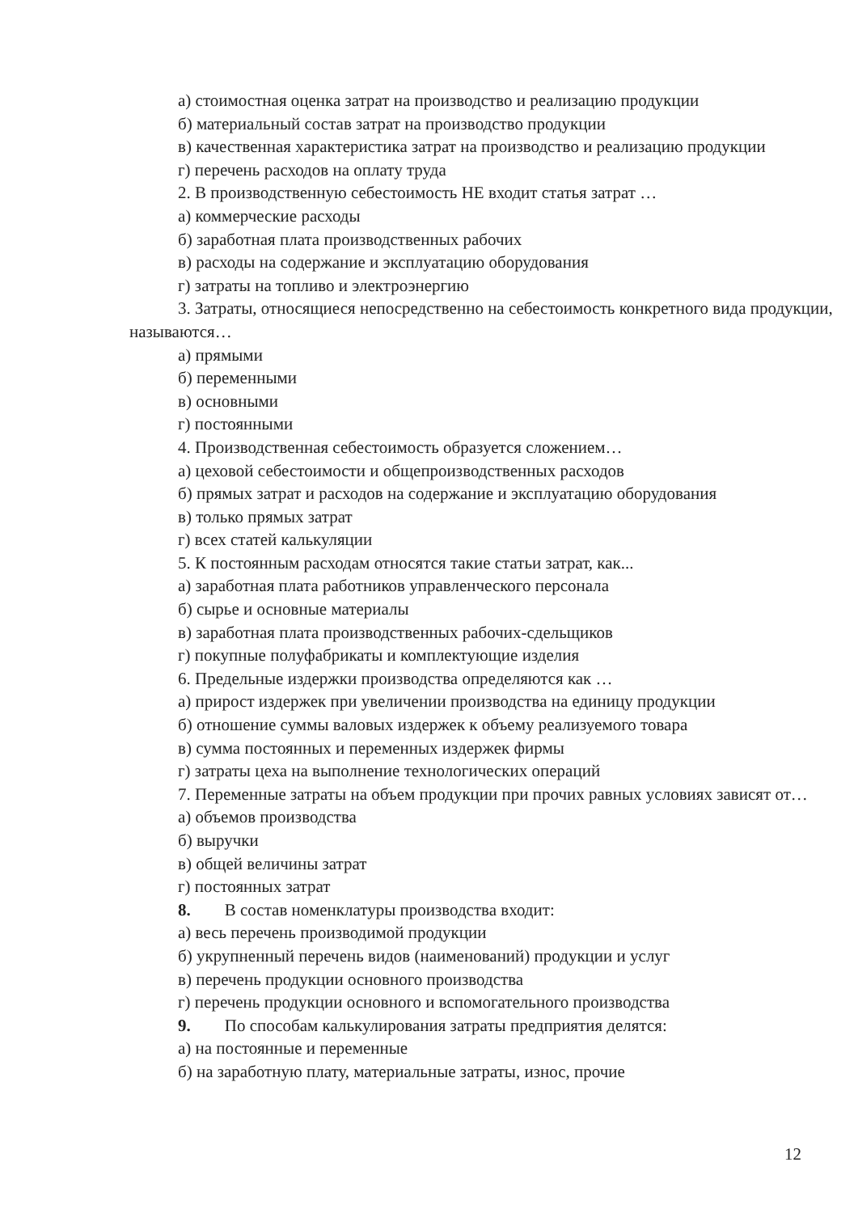а) стоимостная оценка затрат на производство и реализацию продукции
б) материальный состав затрат на производство продукции
в) качественная характеристика затрат на производство и реализацию продукции
г) перечень расходов на оплату труда
2. В производственную себестоимость НЕ входит статья затрат …
а) коммерческие расходы
б) заработная плата производственных рабочих
в) расходы на содержание и эксплуатацию оборудования
г) затраты на топливо и электроэнергию
3. Затраты, относящиеся непосредственно на себестоимость конкретного вида продукции, называются…
а) прямыми
б) переменными
в) основными
г) постоянными
4. Производственная себестоимость образуется сложением…
а) цеховой себестоимости и общепроизводственных расходов
б) прямых затрат и расходов на содержание и эксплуатацию оборудования
в) только прямых затрат
г) всех статей калькуляции
5. К постоянным расходам относятся такие статьи затрат, как...
а) заработная плата работников управленческого персонала
б) сырье и основные материалы
в) заработная плата производственных рабочих-сдельщиков
г) покупные полуфабрикаты и комплектующие изделия
6. Предельные издержки производства определяются как …
а) прирост издержек при увеличении производства на единицу продукции
б) отношение суммы валовых издержек к объему реализуемого товара
в) сумма постоянных и переменных издержек фирмы
г) затраты цеха на выполнение технологических операций
7. Переменные затраты на объем продукции при прочих равных условиях зависят от…
а) объемов производства
б) выручки
в) общей величины затрат
г) постоянных затрат
8. В состав номенклатуры производства входит:
а) весь перечень производимой продукции
б) укрупненный перечень видов (наименований) продукции и услуг
в) перечень продукции основного производства
г) перечень продукции основного и вспомогательного производства
9. По способам калькулирования затраты предприятия делятся:
а) на постоянные и переменные
б) на заработную плату, материальные затраты, износ, прочие
12